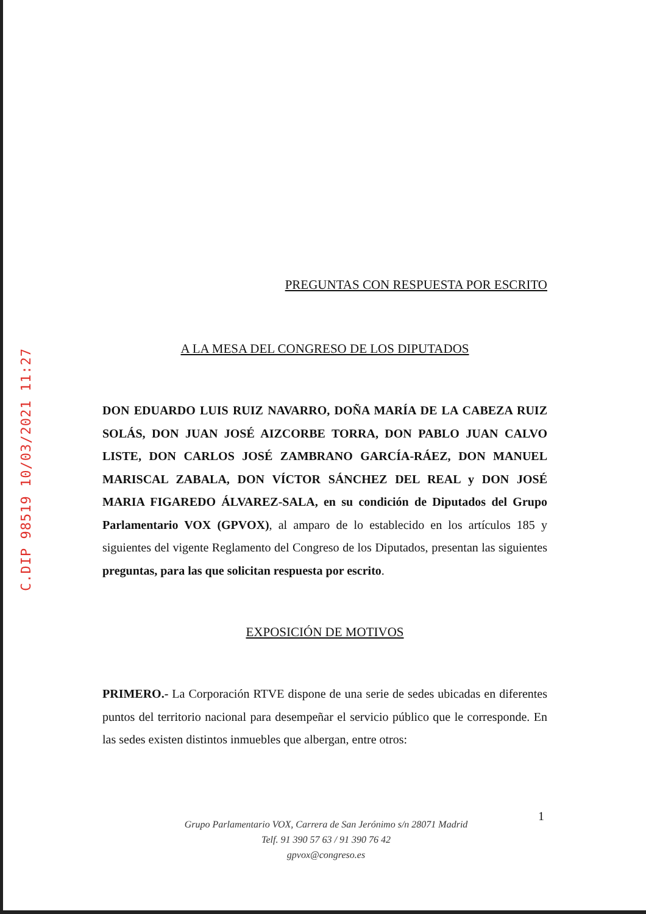C.DIP 98519 10/03/2021 11:27
PREGUNTAS CON RESPUESTA POR ESCRITO
A LA MESA DEL CONGRESO DE LOS DIPUTADOS
DON EDUARDO LUIS RUIZ NAVARRO, DOÑA MARÍA DE LA CABEZA RUIZ SOLÁS, DON JUAN JOSÉ AIZCORBE TORRA, DON PABLO JUAN CALVO LISTE, DON CARLOS JOSÉ ZAMBRANO GARCÍA-RÁEZ, DON MANUEL MARISCAL ZABALA, DON VÍCTOR SÁNCHEZ DEL REAL y DON JOSÉ MARIA FIGAREDO ÁLVAREZ-SALA, en su condición de Diputados del Grupo Parlamentario VOX (GPVOX), al amparo de lo establecido en los artículos 185 y siguientes del vigente Reglamento del Congreso de los Diputados, presentan las siguientes preguntas, para las que solicitan respuesta por escrito.
EXPOSICIÓN DE MOTIVOS
PRIMERO.- La Corporación RTVE dispone de una serie de sedes ubicadas en diferentes puntos del territorio nacional para desempeñar el servicio público que le corresponde. En las sedes existen distintos inmuebles que albergan, entre otros:
1
Grupo Parlamentario VOX, Carrera de San Jerónimo s/n 28071 Madrid
Telf. 91 390 57 63 / 91 390 76 42
gpvox@congreso.es